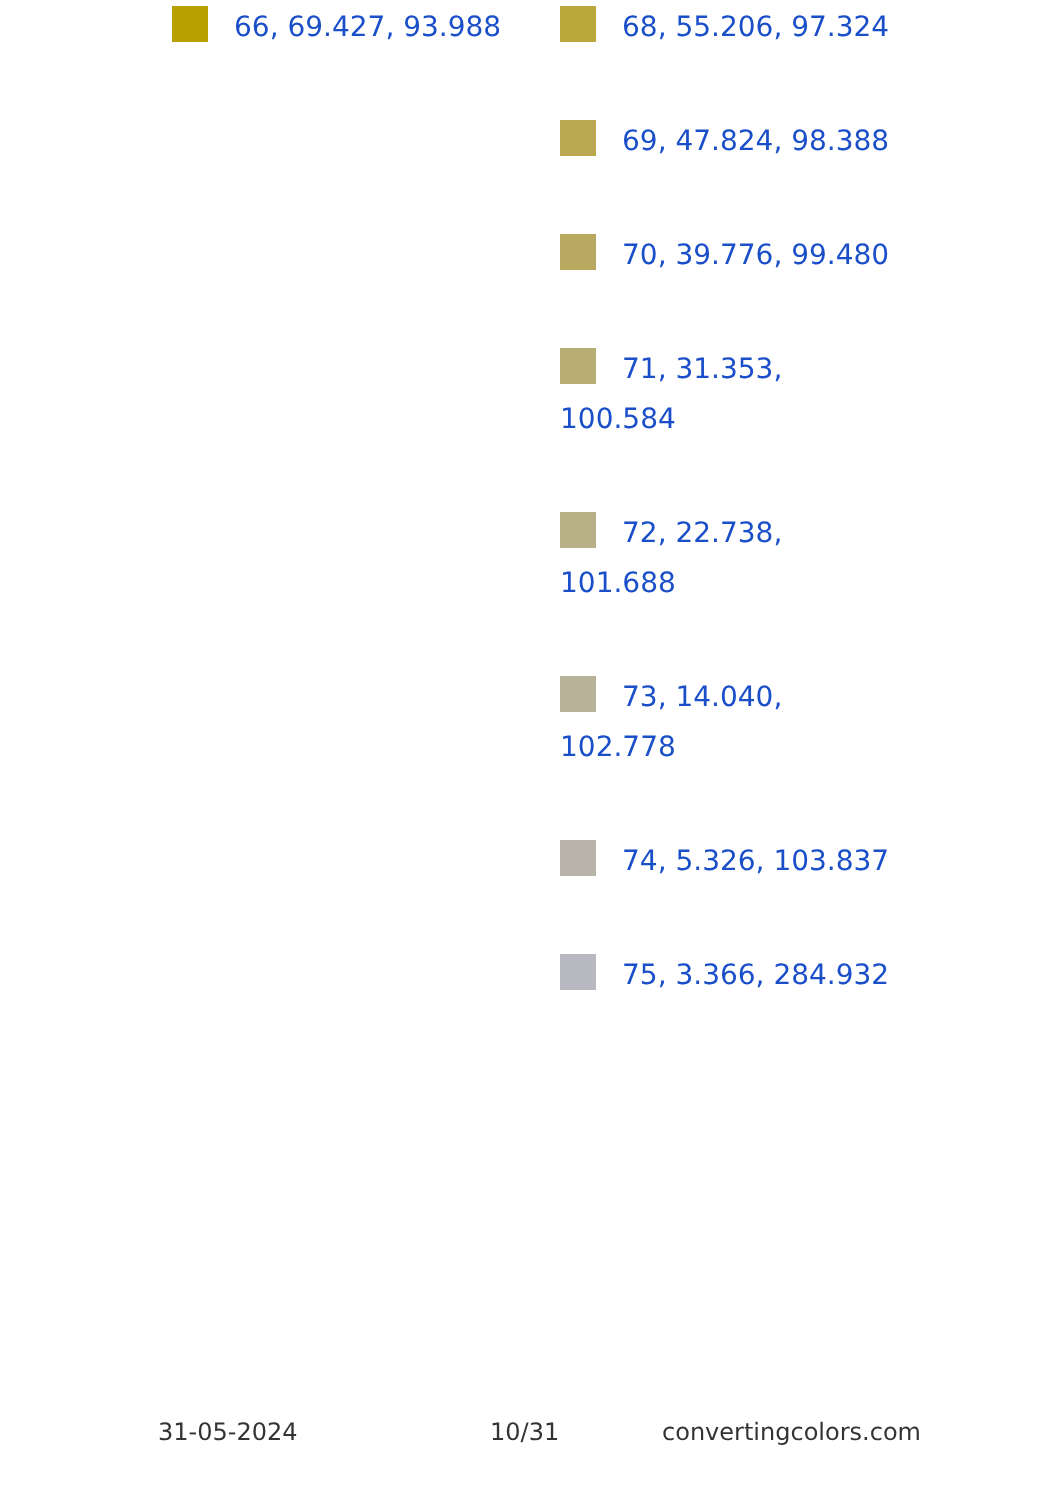66, 69.427, 93.988
68, 55.206, 97.324
69, 47.824, 98.388
70, 39.776, 99.480
71, 31.353, 100.584
72, 22.738, 101.688
73, 14.040, 102.778
74, 5.326, 103.837
75, 3.366, 284.932
31-05-2024 10/31 convertingcolors.com